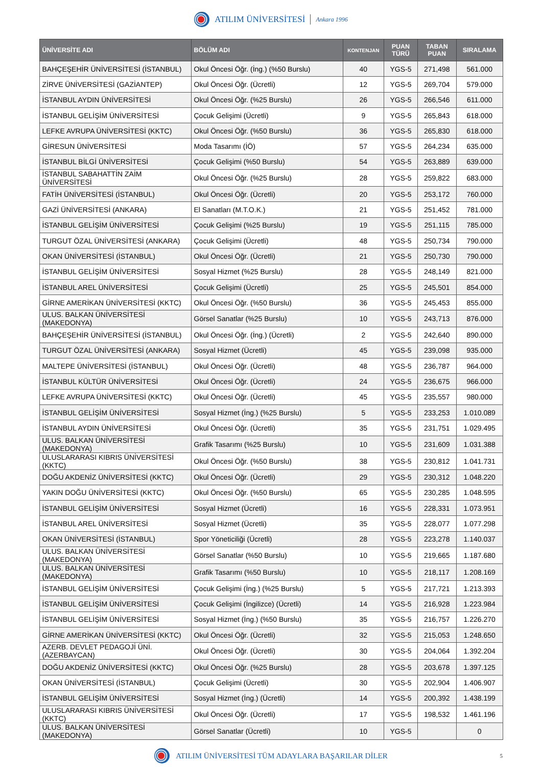ATILIM ÜNİVERSİTESİ Ankara 1996
| ÜNİVERSİTE ADI | BÖLÜM ADI | KONTENJAN | PUAN TÜRÜ | TABAN PUAN | SIRALAMA |
| --- | --- | --- | --- | --- | --- |
| BAHÇEŞEHİR ÜNİVERSİTESİ (İSTANBUL) | Okul Öncesi Öğr. (İng.) (%50 Burslu) | 40 | YGS-5 | 271,498 | 561.000 |
| ZİRVE ÜNİVERSİTESİ (GAZİANTEP) | Okul Öncesi Öğr. (Ücretli) | 12 | YGS-5 | 269,704 | 579.000 |
| İSTANBUL AYDIN ÜNİVERSİTESİ | Okul Öncesi Öğr. (%25 Burslu) | 26 | YGS-5 | 266,546 | 611.000 |
| İSTANBUL GELİŞİM ÜNİVERSİTESİ | Çocuk Gelişimi (Ücretli) | 9 | YGS-5 | 265,843 | 618.000 |
| LEFKE AVRUPA ÜNİVERSİTESİ (KKTC) | Okul Öncesi Öğr. (%50 Burslu) | 36 | YGS-5 | 265,830 | 618.000 |
| GİRESUN ÜNİVERSİTESİ | Moda Tasarımı (İÖ) | 57 | YGS-5 | 264,234 | 635.000 |
| İSTANBUL BİLGİ ÜNİVERSİTESİ | Çocuk Gelişimi (%50 Burslu) | 54 | YGS-5 | 263,889 | 639.000 |
| İSTANBUL SABAHATTİN ZAİM ÜNİVERSİTESİ | Okul Öncesi Öğr. (%25 Burslu) | 28 | YGS-5 | 259,822 | 683.000 |
| FATİH ÜNİVERSİTESİ (İSTANBUL) | Okul Öncesi Öğr. (Ücretli) | 20 | YGS-5 | 253,172 | 760.000 |
| GAZİ ÜNİVERSİTESİ (ANKARA) | El Sanatları (M.T.O.K.) | 21 | YGS-5 | 251,452 | 781.000 |
| İSTANBUL GELİŞİM ÜNİVERSİTESİ | Çocuk Gelişimi (%25 Burslu) | 19 | YGS-5 | 251,115 | 785.000 |
| TURGUT ÖZAL ÜNİVERSİTESİ (ANKARA) | Çocuk Gelişimi (Ücretli) | 48 | YGS-5 | 250,734 | 790.000 |
| OKAN ÜNİVERSİTESİ (İSTANBUL) | Okul Öncesi Öğr. (Ücretli) | 21 | YGS-5 | 250,730 | 790.000 |
| İSTANBUL GELİŞİM ÜNİVERSİTESİ | Sosyal Hizmet (%25 Burslu) | 28 | YGS-5 | 248,149 | 821.000 |
| İSTANBUL AREL ÜNİVERSİTESİ | Çocuk Gelişimi (Ücretli) | 25 | YGS-5 | 245,501 | 854.000 |
| GİRNE AMERİKAN ÜNİVERSİTESİ (KKTC) | Okul Öncesi Öğr. (%50 Burslu) | 36 | YGS-5 | 245,453 | 855.000 |
| ULUS. BALKAN ÜNİVERSİTESİ (MAKEDONYA) | Görsel Sanatlar (%25 Burslu) | 10 | YGS-5 | 243,713 | 876.000 |
| BAHÇEŞEHİR ÜNİVERSİTESİ (İSTANBUL) | Okul Öncesi Öğr. (İng.) (Ücretli) | 2 | YGS-5 | 242,640 | 890.000 |
| TURGUT ÖZAL ÜNİVERSİTESİ (ANKARA) | Sosyal Hizmet (Ücretli) | 45 | YGS-5 | 239,098 | 935.000 |
| MALTEPE ÜNİVERSİTESİ (İSTANBUL) | Okul Öncesi Öğr. (Ücretli) | 48 | YGS-5 | 236,787 | 964.000 |
| İSTANBUL KÜLTÜR ÜNİVERSİTESİ | Okul Öncesi Öğr. (Ücretli) | 24 | YGS-5 | 236,675 | 966.000 |
| LEFKE AVRUPA ÜNİVERSİTESİ (KKTC) | Okul Öncesi Öğr. (Ücretli) | 45 | YGS-5 | 235,557 | 980.000 |
| İSTANBUL GELİŞİM ÜNİVERSİTESİ | Sosyal Hizmet (İng.) (%25 Burslu) | 5 | YGS-5 | 233,253 | 1.010.089 |
| İSTANBUL AYDIN ÜNİVERSİTESİ | Okul Öncesi Öğr. (Ücretli) | 35 | YGS-5 | 231,751 | 1.029.495 |
| ULUS. BALKAN ÜNİVERSİTESİ (MAKEDONYA) | Grafik Tasarımı (%25 Burslu) | 10 | YGS-5 | 231,609 | 1.031.388 |
| ULUSLARARASI KIBRIS ÜNİVERSİTESİ (KKTC) | Okul Öncesi Öğr. (%50 Burslu) | 38 | YGS-5 | 230,812 | 1.041.731 |
| DOĞU AKDENİZ ÜNİVERSİTESİ (KKTC) | Okul Öncesi Öğr. (Ücretli) | 29 | YGS-5 | 230,312 | 1.048.220 |
| YAKIN DOĞU ÜNİVERSİTESİ (KKTC) | Okul Öncesi Öğr. (%50 Burslu) | 65 | YGS-5 | 230,285 | 1.048.595 |
| İSTANBUL GELİŞİM ÜNİVERSİTESİ | Sosyal Hizmet (Ücretli) | 16 | YGS-5 | 228,331 | 1.073.951 |
| İSTANBUL AREL ÜNİVERSİTESİ | Sosyal Hizmet (Ücretli) | 35 | YGS-5 | 228,077 | 1.077.298 |
| OKAN ÜNİVERSİTESİ (İSTANBUL) | Spor Yöneticiliği (Ücretli) | 28 | YGS-5 | 223,278 | 1.140.037 |
| ULUS. BALKAN ÜNİVERSİTESİ (MAKEDONYA) | Görsel Sanatlar (%50 Burslu) | 10 | YGS-5 | 219,665 | 1.187.680 |
| ULUS. BALKAN ÜNİVERSİTESİ (MAKEDONYA) | Grafik Tasarımı (%50 Burslu) | 10 | YGS-5 | 218,117 | 1.208.169 |
| İSTANBUL GELİŞİM ÜNİVERSİTESİ | Çocuk Gelişimi (İng.) (%25 Burslu) | 5 | YGS-5 | 217,721 | 1.213.393 |
| İSTANBUL GELİŞİM ÜNİVERSİTESİ | Çocuk Gelişimi (İngilizce) (Ücretli) | 14 | YGS-5 | 216,928 | 1.223.984 |
| İSTANBUL GELİŞİM ÜNİVERSİTESİ | Sosyal Hizmet (İng.) (%50 Burslu) | 35 | YGS-5 | 216,757 | 1.226.270 |
| GİRNE AMERİKAN ÜNİVERSİTESİ (KKTC) | Okul Öncesi Öğr. (Ücretli) | 32 | YGS-5 | 215,053 | 1.248.650 |
| AZERB. DEVLET PEDAGOJİ ÜNİ. (AZERBAYCAN) | Okul Öncesi Öğr. (Ücretli) | 30 | YGS-5 | 204,064 | 1.392.204 |
| DOĞU AKDENİZ ÜNİVERSİTESİ (KKTC) | Okul Öncesi Öğr. (%25 Burslu) | 28 | YGS-5 | 203,678 | 1.397.125 |
| OKAN ÜNİVERSİTESİ (İSTANBUL) | Çocuk Gelişimi (Ücretli) | 30 | YGS-5 | 202,904 | 1.406.907 |
| İSTANBUL GELİŞİM ÜNİVERSİTESİ | Sosyal Hizmet (İng.) (Ücretli) | 14 | YGS-5 | 200,392 | 1.438.199 |
| ULUSLARARASI KIBRIS ÜNİVERSİTESİ (KKTC) | Okul Öncesi Öğr. (Ücretli) | 17 | YGS-5 | 198,532 | 1.461.196 |
| ULUS. BALKAN ÜNİVERSİTESİ (MAKEDONYA) | Görsel Sanatlar (Ücretli) | 10 | YGS-5 | | 0 |
ATILIM ÜNİVERSİTESİ TÜM ADAYLARA BAŞARILAR DİLER 5